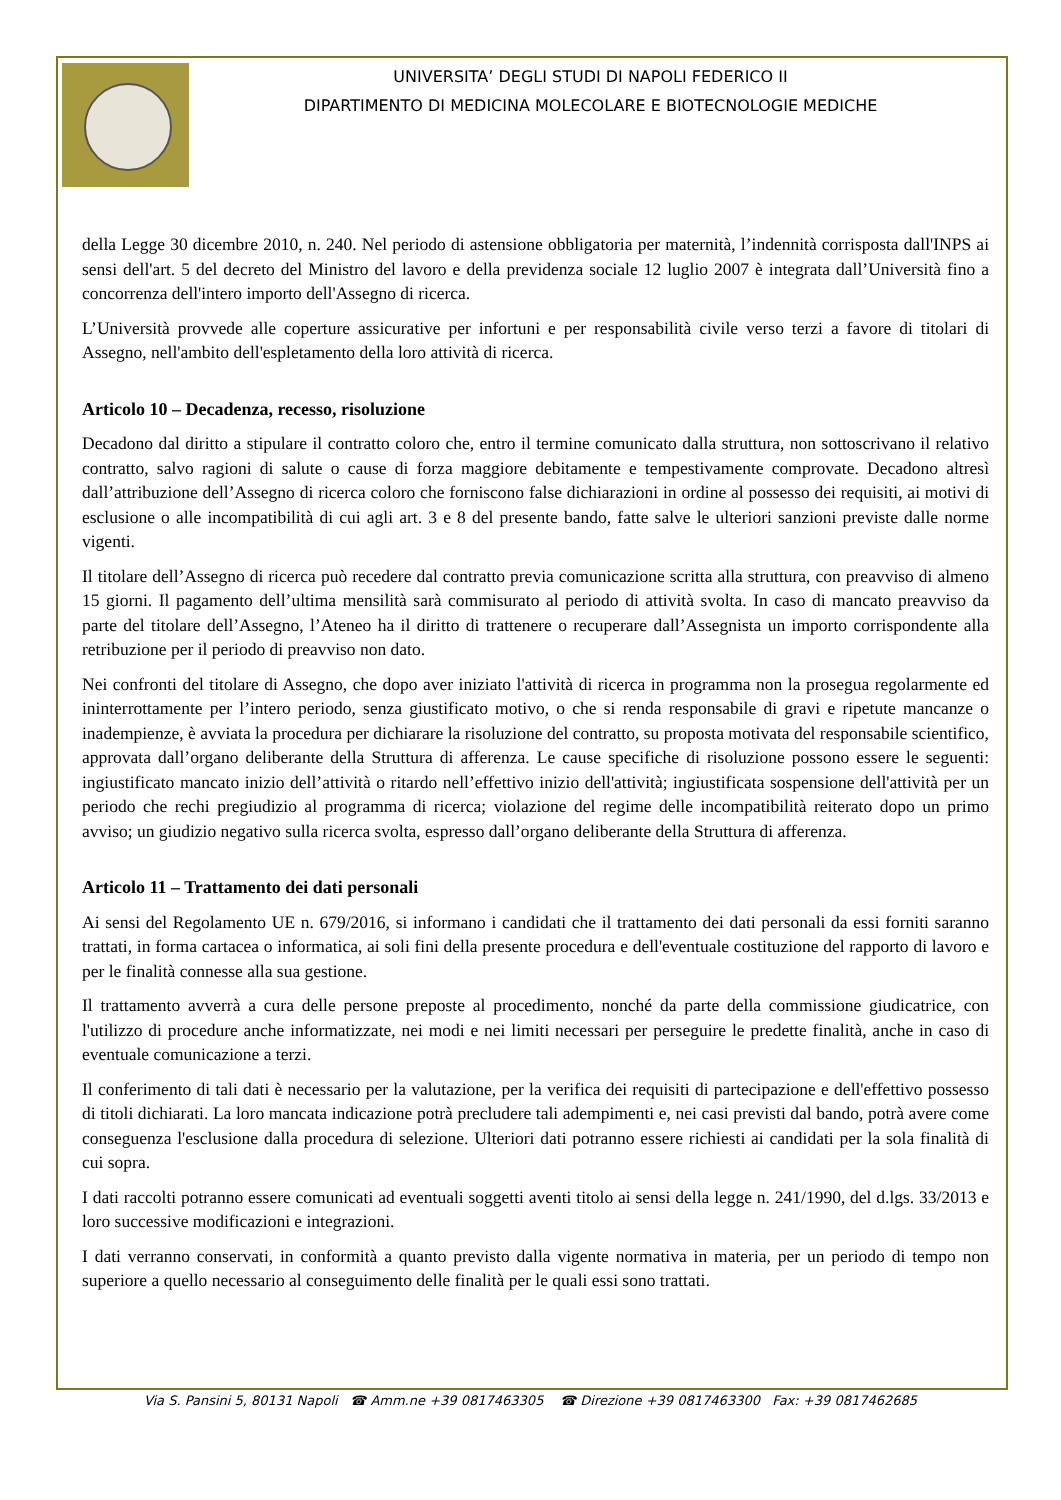UNIVERSITA’ DEGLI STUDI DI NAPOLI FEDERICO II
DIPARTIMENTO DI MEDICINA MOLECOLARE E BIOTECNOLOGIE MEDICHE
della Legge 30 dicembre 2010, n. 240. Nel periodo di astensione obbligatoria per maternità, l’indennità corrisposta dall'INPS ai sensi dell'art. 5 del decreto del Ministro del lavoro e della previdenza sociale 12 luglio 2007 è integrata dall’Università fino a concorrenza dell'intero importo dell'Assegno di ricerca.
L’Università provvede alle coperture assicurative per infortuni e per responsabilità civile verso terzi a favore di titolari di Assegno, nell'ambito dell'espletamento della loro attività di ricerca.
Articolo 10 – Decadenza, recesso, risoluzione
Decadono dal diritto a stipulare il contratto coloro che, entro il termine comunicato dalla struttura, non sottoscrivano il relativo contratto, salvo ragioni di salute o cause di forza maggiore debitamente e tempestivamente comprovate. Decadono altresì dall’attribuzione dell’Assegno di ricerca coloro che forniscono false dichiarazioni in ordine al possesso dei requisiti, ai motivi di esclusione o alle incompatibilità di cui agli art. 3 e 8 del presente bando, fatte salve le ulteriori sanzioni previste dalle norme vigenti.
Il titolare dell’Assegno di ricerca può recedere dal contratto previa comunicazione scritta alla struttura, con preavviso di almeno 15 giorni. Il pagamento dell’ultima mensilità sarà commisurato al periodo di attività svolta. In caso di mancato preavviso da parte del titolare dell’Assegno, l’Ateneo ha il diritto di trattenere o recuperare dall’Assegnista un importo corrispondente alla retribuzione per il periodo di preavviso non dato.
Nei confronti del titolare di Assegno, che dopo aver iniziato l'attività di ricerca in programma non la prosegua regolarmente ed ininterrottamente per l’intero periodo, senza giustificato motivo, o che si renda responsabile di gravi e ripetute mancanze o inadempienze, è avviata la procedura per dichiarare la risoluzione del contratto, su proposta motivata del responsabile scientifico, approvata dall’organo deliberante della Struttura di afferenza. Le cause specifiche di risoluzione possono essere le seguenti: ingiustificato mancato inizio dell’attività o ritardo nell’effettivo inizio dell'attività; ingiustificata sospensione dell'attività per un periodo che rechi pregiudizio al programma di ricerca; violazione del regime delle incompatibilità reiterato dopo un primo avviso; un giudizio negativo sulla ricerca svolta, espresso dall’organo deliberante della Struttura di afferenza.
Articolo 11 – Trattamento dei dati personali
Ai sensi del Regolamento UE n. 679/2016, si informano i candidati che il trattamento dei dati personali da essi forniti saranno trattati, in forma cartacea o informatica, ai soli fini della presente procedura e dell'eventuale costituzione del rapporto di lavoro e per le finalità connesse alla sua gestione.
Il trattamento avverrà a cura delle persone preposte al procedimento, nonché da parte della commissione giudicatrice, con l'utilizzo di procedure anche informatizzate, nei modi e nei limiti necessari per perseguire le predette finalità, anche in caso di eventuale comunicazione a terzi.
Il conferimento di tali dati è necessario per la valutazione, per la verifica dei requisiti di partecipazione e dell'effettivo possesso di titoli dichiarati. La loro mancata indicazione potrà precludere tali adempimenti e, nei casi previsti dal bando, potrà avere come conseguenza l'esclusione dalla procedura di selezione. Ulteriori dati potranno essere richiesti ai candidati per la sola finalità di cui sopra.
I dati raccolti potranno essere comunicati ad eventuali soggetti aventi titolo ai sensi della legge n. 241/1990, del d.lgs. 33/2013 e loro successive modificazioni e integrazioni.
I dati verranno conservati, in conformità a quanto previsto dalla vigente normativa in materia, per un periodo di tempo non superiore a quello necessario al conseguimento delle finalità per le quali essi sono trattati.
Via S. Pansini 5, 80131 Napoli ☎ Amm.ne +39 0817463305 ☎ Direzione +39 0817463300 Fax: +39 0817462685